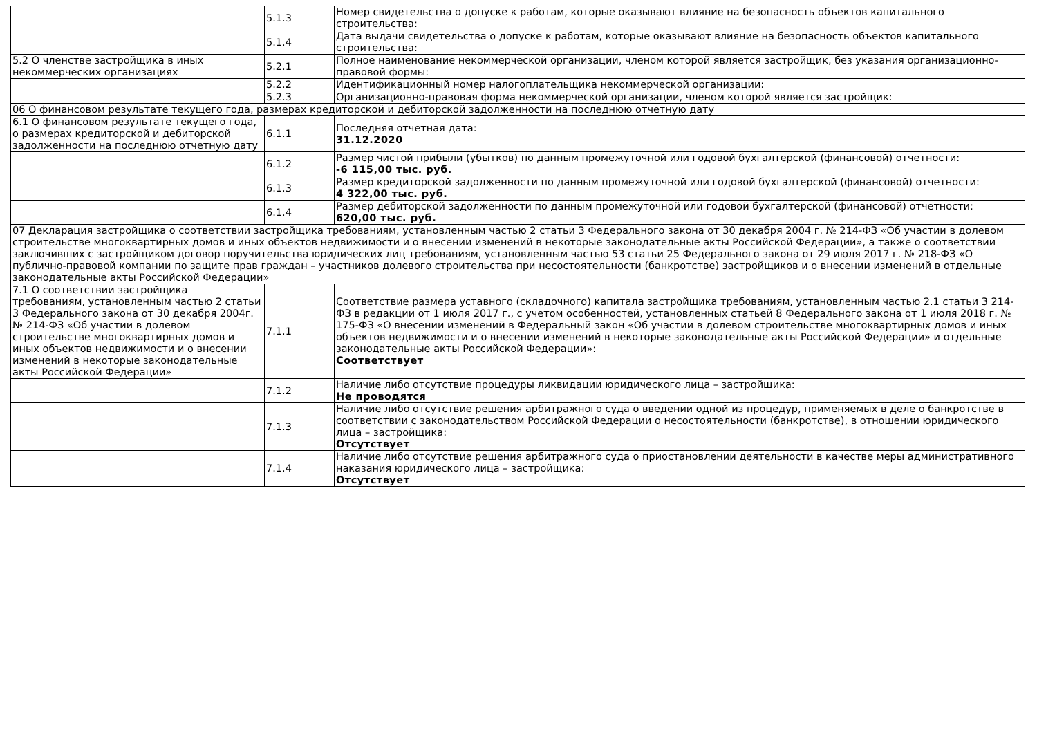| | 5.1.3 | Номер свидетельства о допуске к работам, которые оказывают влияние на безопасность объектов капитального строительства: |
| | 5.1.4 | Дата выдачи свидетельства о допуске к работам, которые оказывают влияние на безопасность объектов капитального строительства: |
| 5.2 О членстве застройщика в иных некоммерческих организациях | 5.2.1 | Полное наименование некоммерческой организации, членом которой является застройщик, без указания организационно-правовой формы: |
| | 5.2.2 | Идентификационный номер налогоплательщика некоммерческой организации: |
| | 5.2.3 | Организационно-правовая форма некоммерческой организации, членом которой является застройщик: |
| 06 О финансовом результате текущего года, размерах кредиторской и дебиторской задолженности на последнюю отчетную дату | | |
| 6.1 О финансовом результате текущего года, о размерах кредиторской и дебиторской задолженности на последнюю отчетную дату | 6.1.1 | Последняя отчетная дата: 31.12.2020 |
| | 6.1.2 | Размер чистой прибыли (убытков) по данным промежуточной или годовой бухгалтерской (финансовой) отчетности: -6 115,00 тыс. руб. |
| | 6.1.3 | Размер кредиторской задолженности по данным промежуточной или годовой бухгалтерской (финансовой) отчетности: 4 322,00 тыс. руб. |
| | 6.1.4 | Размер дебиторской задолженности по данным промежуточной или годовой бухгалтерской (финансовой) отчетности: 620,00 тыс. руб. |
| 07 Декларация застройщика о соответствии застройщика требованиям, установленным частью 2 статьи 3 Федерального закона от 30 декабря 2004 г. № 214-ФЗ «Об участии в долевом строительстве многоквартирных домов и иных объектов недвижимости и о внесении изменений в некоторые законодательные акты Российской Федерации», а также о соответствии заключивших с застройщиком договор поручительства юридических лиц требованиям, установленным частью 53 статьи 25 Федерального закона от 29 июля 2017 г. № 218-ФЗ «О публично-правовой компании по защите прав граждан – участников долевого строительства при несостоятельности (банкротстве) застройщиков и о внесении изменений в отдельные законодательные акты Российской Федерации» | | |
| 7.1 О соответствии застройщика требованиям, установленным частью 2 статьи 3 Федерального закона от 30 декабря 2004г. № 214-ФЗ «Об участии в долевом строительстве многоквартирных домов и иных объектов недвижимости и о внесении изменений в некоторые законодательные акты Российской Федерации» | 7.1.1 | Соответствие размера уставного (складочного) капитала застройщика требованиям, установленным частью 2.1 статьи 3 214-ФЗ в редакции от 1 июля 2017 г., с учетом особенностей, установленных статьей 8 Федерального закона от 1 июля 2018 г. № 175-ФЗ «О внесении изменений в Федеральный закон «Об участии в долевом строительстве многоквартирных домов и иных объектов недвижимости и о внесении изменений в некоторые законодательные акты Российской Федерации» и отдельные законодательные акты Российской Федерации»: Соответствует |
| | 7.1.2 | Наличие либо отсутствие процедуры ликвидации юридического лица – застройщика: Не проводятся |
| | 7.1.3 | Наличие либо отсутствие решения арбитражного суда о введении одной из процедур, применяемых в деле о банкротстве в соответствии с законодательством Российской Федерации о несостоятельности (банкротстве), в отношении юридического лица – застройщика: Отсутствует |
| | 7.1.4 | Наличие либо отсутствие решения арбитражного суда о приостановлении деятельности в качестве меры административного наказания юридического лица – застройщика: Отсутствует |